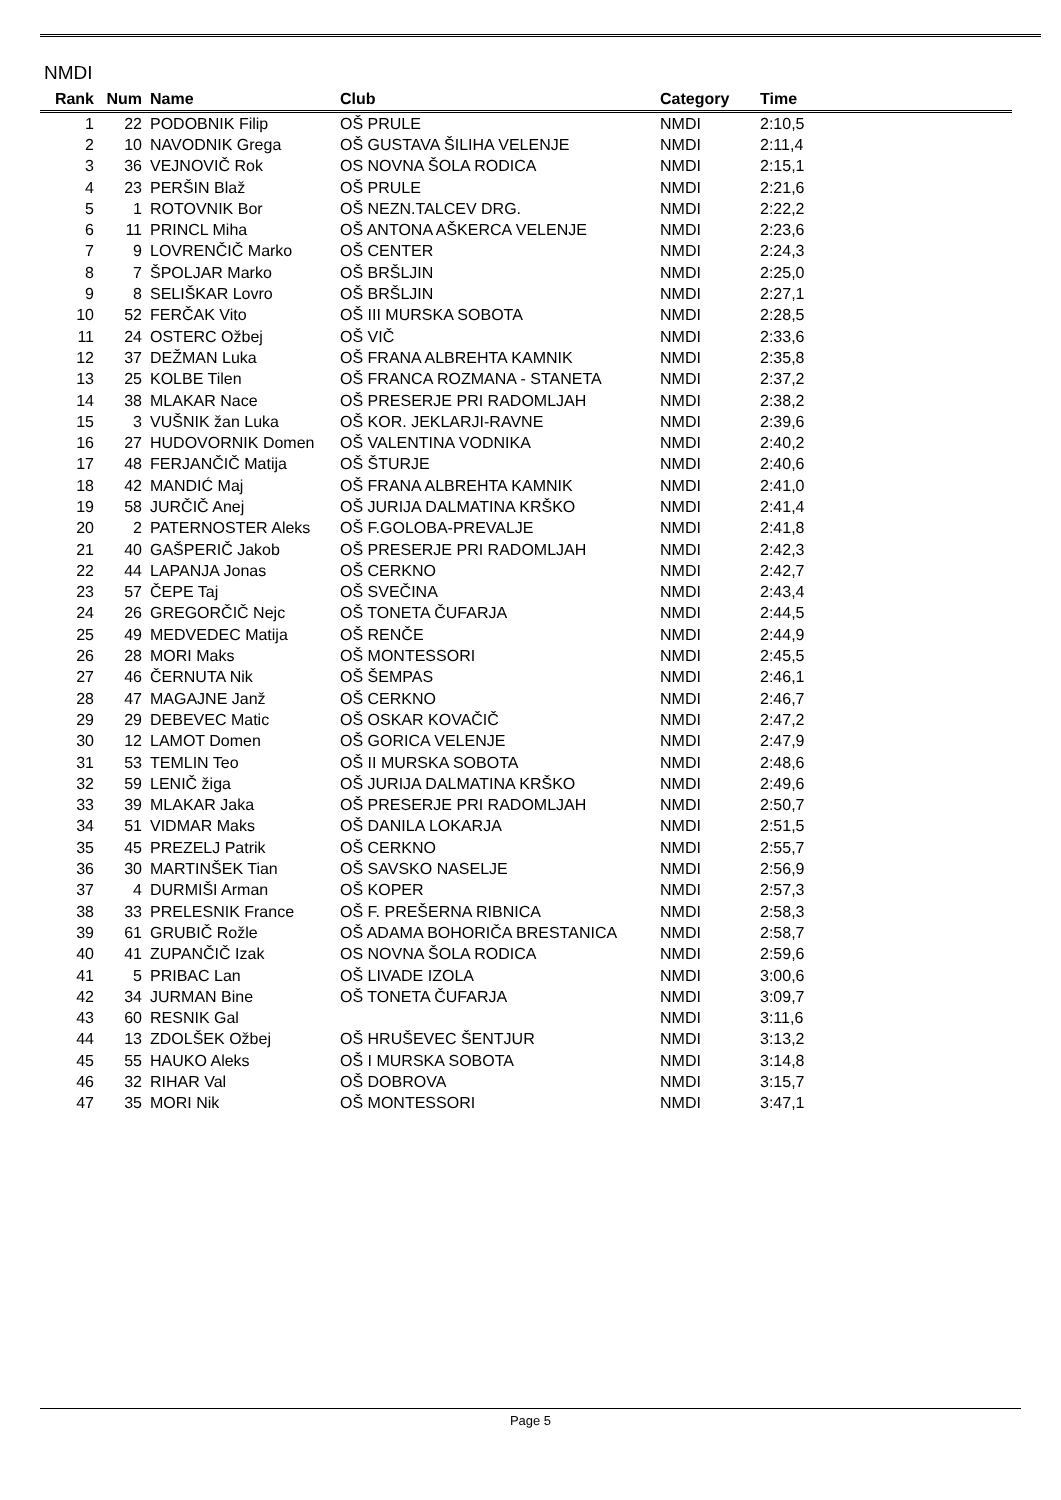NMDI
| Rank | Num | Name | Club | Category | Time | |
| --- | --- | --- | --- | --- | --- | --- |
| 1 | 22 | PODOBNIK Filip | OŠ PRULE | NMDI | 2:10,5 | |
| 2 | 10 | NAVODNIK Grega | OŠ GUSTAVA ŠILIHA VELENJE | NMDI | 2:11,4 | |
| 3 | 36 | VEJNOVIČ Rok | OS NOVNA ŠOLA RODICA | NMDI | 2:15,1 | |
| 4 | 23 | PERŠIN Blaž | OŠ PRULE | NMDI | 2:21,6 | |
| 5 | 1 | ROTOVNIK Bor | OŠ NEZN.TALCEV DRG. | NMDI | 2:22,2 | |
| 6 | 11 | PRINCL Miha | OŠ ANTONA AŠKERCA VELENJE | NMDI | 2:23,6 | |
| 7 | 9 | LOVRENČIČ Marko | OŠ CENTER | NMDI | 2:24,3 | |
| 8 | 7 | ŠPOLJAR Marko | OŠ BRŠLJIN | NMDI | 2:25,0 | |
| 9 | 8 | SELIŠKAR Lovro | OŠ BRŠLJIN | NMDI | 2:27,1 | |
| 10 | 52 | FERČAK Vito | OŠ III MURSKA SOBOTA | NMDI | 2:28,5 | |
| 11 | 24 | OSTERC Ožbej | OŠ VIČ | NMDI | 2:33,6 | |
| 12 | 37 | DEŽMAN Luka | OŠ FRANA ALBREHTA KAMNIK | NMDI | 2:35,8 | |
| 13 | 25 | KOLBE Tilen | OŠ FRANCA ROZMANA - STANETA | NMDI | 2:37,2 | |
| 14 | 38 | MLAKAR Nace | OŠ PRESERJE PRI RADOMLJAH | NMDI | 2:38,2 | |
| 15 | 3 | VUŠNIK žan Luka | OŠ KOR. JEKLARJI-RAVNE | NMDI | 2:39,6 | |
| 16 | 27 | HUDOVORNIK Domen | OŠ VALENTINA VODNIKA | NMDI | 2:40,2 | |
| 17 | 48 | FERJANČIČ Matija | OŠ ŠTURJE | NMDI | 2:40,6 | |
| 18 | 42 | MANDIĆ Maj | OŠ FRANA ALBREHTA KAMNIK | NMDI | 2:41,0 | |
| 19 | 58 | JURČIČ Anej | OŠ JURIJA DALMATINA KRŠKO | NMDI | 2:41,4 | |
| 20 | 2 | PATERNOSTER Aleks | OŠ F.GOLOBA-PREVALJE | NMDI | 2:41,8 | |
| 21 | 40 | GAŠPERIČ Jakob | OŠ PRESERJE PRI RADOMLJAH | NMDI | 2:42,3 | |
| 22 | 44 | LAPANJA Jonas | OŠ CERKNO | NMDI | 2:42,7 | |
| 23 | 57 | ČEPE Taj | OŠ SVEČINA | NMDI | 2:43,4 | |
| 24 | 26 | GREGORČIČ Nejc | OŠ TONETA ČUFARJA | NMDI | 2:44,5 | |
| 25 | 49 | MEDVEDEC Matija | OŠ RENČE | NMDI | 2:44,9 | |
| 26 | 28 | MORI Maks | OŠ MONTESSORI | NMDI | 2:45,5 | |
| 27 | 46 | ČERNUTA Nik | OŠ ŠEMPAS | NMDI | 2:46,1 | |
| 28 | 47 | MAGAJNE Janž | OŠ CERKNO | NMDI | 2:46,7 | |
| 29 | 29 | DEBEVEC Matic | OŠ OSKAR KOVAČIČ | NMDI | 2:47,2 | |
| 30 | 12 | LAMOT Domen | OŠ GORICA VELENJE | NMDI | 2:47,9 | |
| 31 | 53 | TEMLIN Teo | OŠ II MURSKA SOBOTA | NMDI | 2:48,6 | |
| 32 | 59 | LENIČ žiga | OŠ JURIJA DALMATINA KRŠKO | NMDI | 2:49,6 | |
| 33 | 39 | MLAKAR Jaka | OŠ PRESERJE PRI RADOMLJAH | NMDI | 2:50,7 | |
| 34 | 51 | VIDMAR Maks | OŠ DANILA LOKARJA | NMDI | 2:51,5 | |
| 35 | 45 | PREZELJ Patrik | OŠ CERKNO | NMDI | 2:55,7 | |
| 36 | 30 | MARTINŠEK Tian | OŠ SAVSKO NASELJE | NMDI | 2:56,9 | |
| 37 | 4 | DURMIŠI Arman | OŠ KOPER | NMDI | 2:57,3 | |
| 38 | 33 | PRELESNIK France | OŠ F. PREŠERNA RIBNICA | NMDI | 2:58,3 | |
| 39 | 61 | GRUBIČ Rožle | OŠ ADAMA BOHORIČA BRESTANICA | NMDI | 2:58,7 | |
| 40 | 41 | ZUPANČIČ Izak | OS NOVNA ŠOLA RODICA | NMDI | 2:59,6 | |
| 41 | 5 | PRIBAC Lan | OŠ LIVADE IZOLA | NMDI | 3:00,6 | |
| 42 | 34 | JURMAN Bine | OŠ TONETA ČUFARJA | NMDI | 3:09,7 | |
| 43 | 60 | RESNIK Gal | | NMDI | 3:11,6 | |
| 44 | 13 | ZDOLŠEK Ožbej | OŠ HRUŠEVEC ŠENTJUR | NMDI | 3:13,2 | |
| 45 | 55 | HAUKO Aleks | OŠ I MURSKA SOBOTA | NMDI | 3:14,8 | |
| 46 | 32 | RIHAR Val | OŠ DOBROVA | NMDI | 3:15,7 | |
| 47 | 35 | MORI Nik | OŠ MONTESSORI | NMDI | 3:47,1 | |
Page 5